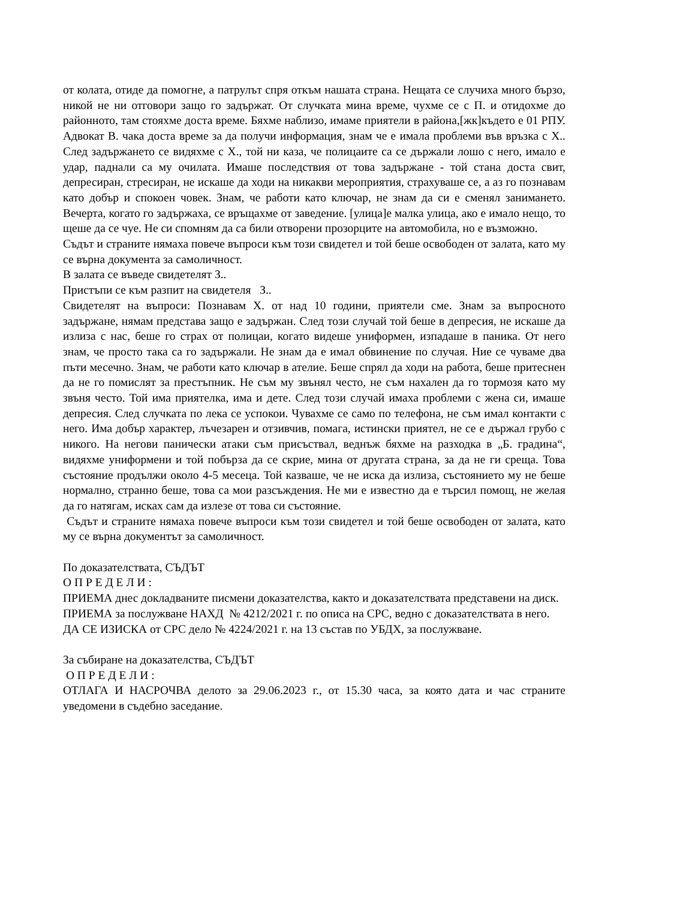от колата, отиде да помогне, а патрулът спря откъм нашата страна. Нещата се случиха много бързо, никой не ни отговори защо го задържат. От случката мина време, чухме се с П. и отидохме до районното, там стояхме доста време. Бяхме наблизо, имаме приятели в района,[жк]където е 01 РПУ. Адвокат В. чака доста време за да получи информация, знам че е имала проблеми във връзка с Х.. След задържането се видяхме с Х., той ни каза, че полицаите са се държали лошо с него, имало е удар, паднали са му очилата. Имаше последствия от това задържане - той стана доста свит, депресиран, стресиран, не искаше да ходи на никакви мероприятия, страхуваше се, а аз го познавам като добър и спокоен човек. Знам, че работи като ключар, не знам да си е сменял занимането. Вечерта, когато го задържаха, се връщахме от заведение. [улица]е малка улица, ако е имало нещо, то щеше да се чуе. Не си спомням да са били отворени прозорците на автомобила, но е възможно.
Съдът и страните нямаха повече въпроси към този свидетел и той беше освободен от залата, като му се върна документа за самоличност.
В залата се въведе свидетелят З..
Пристъпи се към разпит на свидетеля З..
Свидетелят на въпроси: Познавам Х. от над 10 години, приятели сме. Знам за въпросното задържане, нямам представа защо е задържан. След този случай той беше в депресия, не искаше да излиза с нас, беше го страх от полицаи, когато видеше униформен, изпадаше в паника. От него знам, че просто така са го задържали. Не знам да е имал обвинение по случая. Ние се чуваме два пъти месечно. Знам, че работи като ключар в ателие. Беше спрял да ходи на работа, беше притеснен да не го помислят за престъпник. Не съм му звънял често, не съм нахален да го тормозя като му звъня често. Той има приятелка, има и дете. След този случай имаха проблеми с жена си, имаше депресия. След случката по лека се успокои. Чувахме се само по телефона, не съм имал контакти с него. Има добър характер, лъчезарен и отзивчив, помага, истински приятел, не се е държал грубо с никого. На негови панически атаки съм присъствал, веднъж бяхме на разходка в „Б. градина“, видяхме униформени и той побърза да се скрие, мина от другата страна, за да не ги среща. Това състояние продължи около 4-5 месеца. Той казваше, че не иска да излиза, състоянието му не беше нормално, странно беше, това са мои разсъждения. Не ми е известно да е търсил помощ, не желая да го натягам, исках сам да излезе от това си състояние.
Съдът и страните нямаха повече въпроси към този свидетел и той беше освободен от залата, като му се върна документът за самоличност.
По доказателствата, СЪДЪТ
О П Р Е Д Е Л И :
ПРИЕМА днес докладваните писмени доказателства, както и доказателствата представени на диск.
ПРИЕМА за послужване НАХД № 4212/2021 г. по описа на СРС, ведно с доказателствата в него.
ДА СЕ ИЗИСКА от СРС дело № 4224/2021 г. на 13 състав по УБДХ, за послужване.
За събиране на доказателства, СЪДЪТ
О П Р Е Д Е Л И :
ОТЛАГА И НАСРОЧВА делото за 29.06.2023 г., от 15.30 часа, за която дата и час страните уведомени в съдебно заседание.